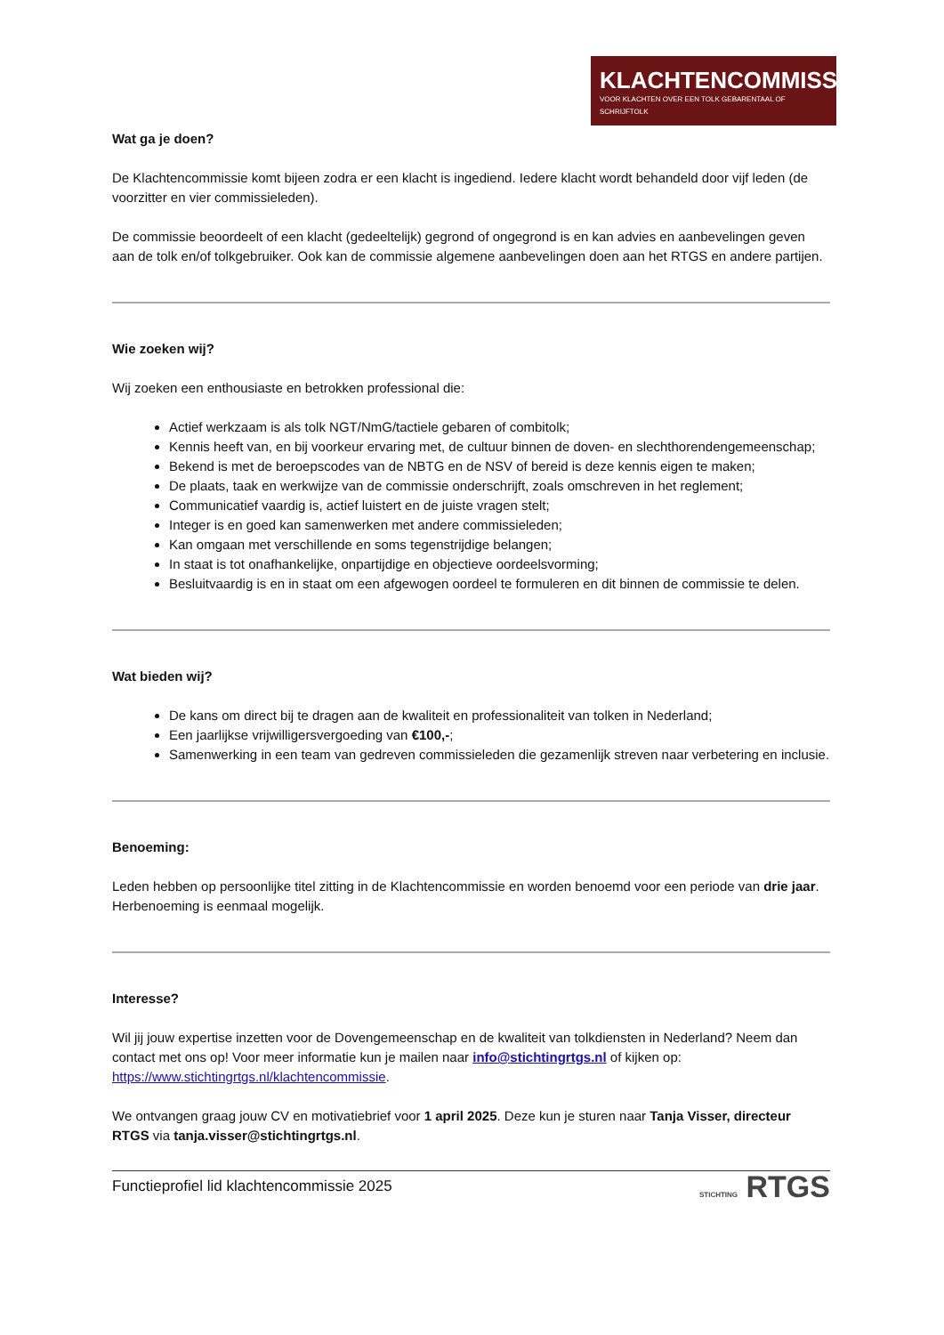KLACHTENCOMMISSIE
VOOR KLACHTEN OVER EEN TOLK GEBARENTAAL OF SCHRIJFTOLK
Wat ga je doen?
De Klachtencommissie komt bijeen zodra er een klacht is ingediend. Iedere klacht wordt behandeld door vijf leden (de voorzitter en vier commissieleden).
De commissie beoordeelt of een klacht (gedeeltelijk) gegrond of ongegrond is en kan advies en aanbevelingen geven aan de tolk en/of tolkgebruiker. Ook kan de commissie algemene aanbevelingen doen aan het RTGS en andere partijen.
Wie zoeken wij?
Wij zoeken een enthousiaste en betrokken professional die:
Actief werkzaam is als tolk NGT/NmG/tactiele gebaren of combitolk;
Kennis heeft van, en bij voorkeur ervaring met, de cultuur binnen de doven- en slechthorendengemeenschap;
Bekend is met de beroepscodes van de NBTG en de NSV of bereid is deze kennis eigen te maken;
De plaats, taak en werkwijze van de commissie onderschrijft, zoals omschreven in het reglement;
Communicatief vaardig is, actief luistert en de juiste vragen stelt;
Integer is en goed kan samenwerken met andere commissieleden;
Kan omgaan met verschillende en soms tegenstrijdige belangen;
In staat is tot onafhankelijke, onpartijdige en objectieve oordeelsvorming;
Besluitvaardig is en in staat om een afgewogen oordeel te formuleren en dit binnen de commissie te delen.
Wat bieden wij?
De kans om direct bij te dragen aan de kwaliteit en professionaliteit van tolken in Nederland;
Een jaarlijkse vrijwilligersvergoeding van €100,-;
Samenwerking in een team van gedreven commissieleden die gezamenlijk streven naar verbetering en inclusie.
Benoeming:
Leden hebben op persoonlijke titel zitting in de Klachtencommissie en worden benoemd voor een periode van drie jaar. Herbenoeming is eenmaal mogelijk.
Interesse?
Wil jij jouw expertise inzetten voor de Dovengemeenschap en de kwaliteit van tolkdiensten in Nederland? Neem dan contact met ons op! Voor meer informatie kun je mailen naar info@stichtingrtgs.nl of kijken op: https://www.stichtingrtgs.nl/klachtencommissie.
We ontvangen graag jouw CV en motivatiebrief voor 1 april 2025. Deze kun je sturen naar Tanja Visser, directeur RTGS via tanja.visser@stichtingrtgs.nl.
Functieprofiel lid klachtencommissie 2025 STICHTING RTGS